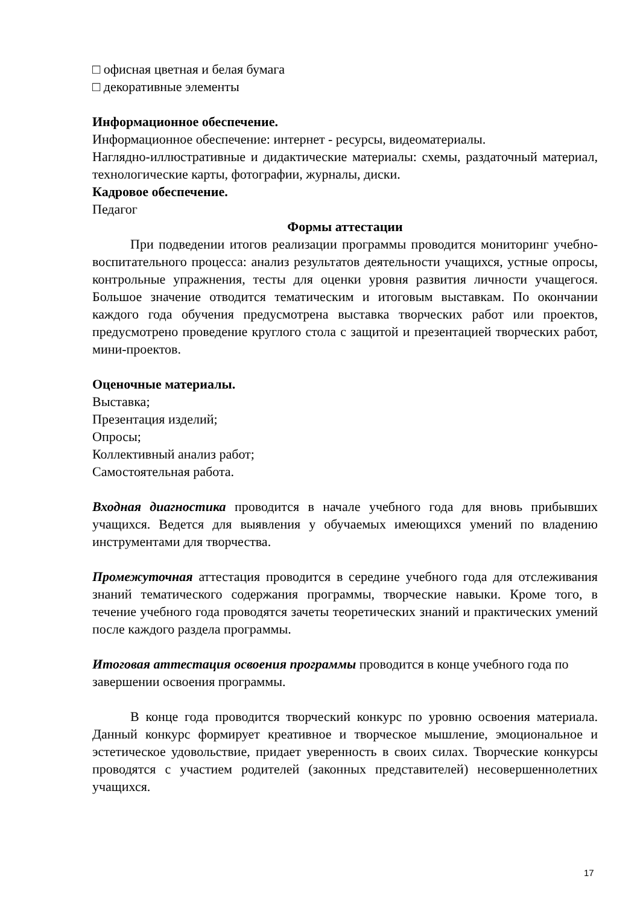□ офисная цветная и белая бумага
□ декоративные элементы
Информационное обеспечение.
Информационное обеспечение: интернет - ресурсы, видеоматериалы.
Наглядно-иллюстративные и дидактические материалы: схемы, раздаточный материал, технологические карты, фотографии, журналы, диски.
Кадровое обеспечение.
Педагог
Формы аттестации
При подведении итогов реализации программы проводится мониторинг учебно-воспитательного процесса: анализ результатов деятельности учащихся, устные опросы, контрольные упражнения, тесты для оценки уровня развития личности учащегося. Большое значение отводится тематическим и итоговым выставкам. По окончании каждого года обучения предусмотрена выставка творческих работ или проектов, предусмотрено проведение круглого стола с защитой и презентацией творческих работ, мини-проектов.
Оценочные материалы.
Выставка;
Презентация изделий;
Опросы;
Коллективный анализ работ;
Самостоятельная работа.
Входная диагностика проводится в начале учебного года для вновь прибывших учащихся. Ведется для выявления у обучаемых имеющихся умений по владению инструментами для творчества.
Промежуточная аттестация проводится в середине учебного года для отслеживания знаний тематического содержания программы, творческие навыки. Кроме того, в течение учебного года проводятся зачеты теоретических знаний и практических умений после каждого раздела программы.
Итоговая аттестация освоения программы проводится в конце учебного года по завершении освоения программы.
В конце года проводится творческий конкурс по уровню освоения материала. Данный конкурс формирует креативное и творческое мышление, эмоциональное и эстетическое удовольствие, придает уверенность в своих силах. Творческие конкурсы проводятся с участием родителей (законных представителей) несовершеннолетних учащихся.
17